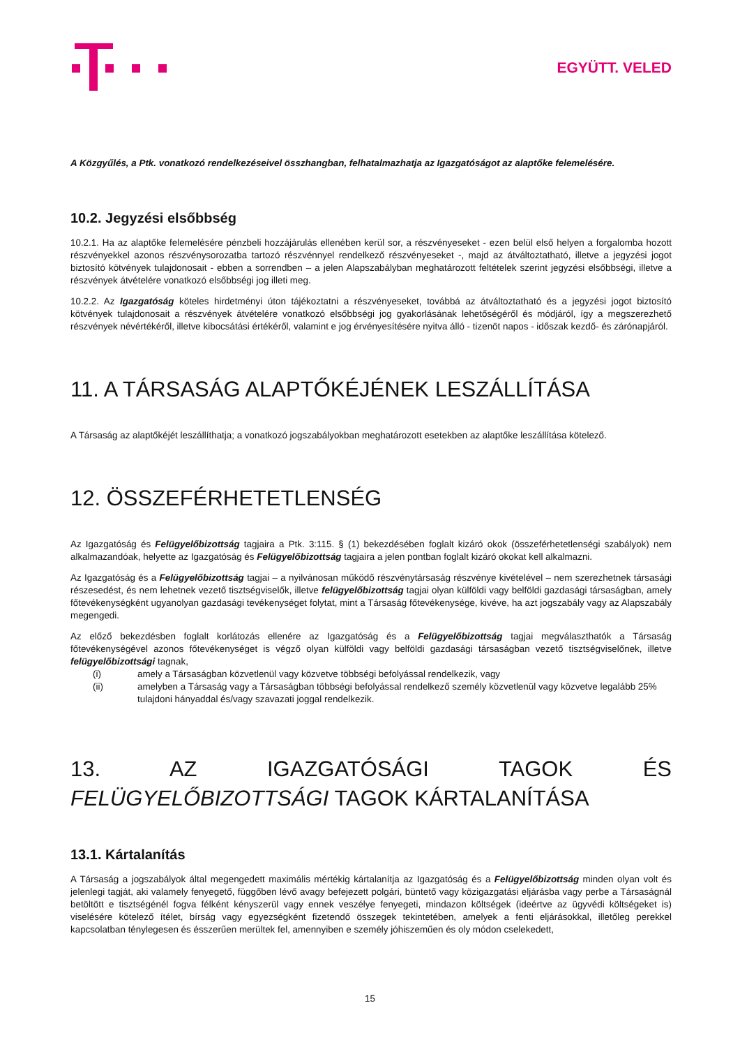EGYÜTT. VELED
A Közgyűlés, a Ptk. vonatkozó rendelkezéseivel összhangban, felhatalmazhatja az Igazgatóságot az alaptőke felemelésére.
10.2. Jegyzési elsőbbség
10.2.1. Ha az alaptőke felemelésére pénzbeli hozzájárulás ellenében kerül sor, a részvényeseket - ezen belül első helyen a forgalomba hozott részvényekkel azonos részvénysorozatba tartozó részvénnyel rendelkező részvényeseket -, majd az átváltoztatható, illetve a jegyzési jogot biztosító kötvények tulajdonosait - ebben a sorrendben – a jelen Alapszabályban meghatározott feltételek szerint jegyzési elsőbbségi, illetve a részvények átvételére vonatkozó elsőbbségi jog illeti meg.
10.2.2. Az Igazgatóság köteles hirdetményi úton tájékoztatni a részvényeseket, továbbá az átváltoztatható és a jegyzési jogot biztosító kötvények tulajdonosait a részvények átvételére vonatkozó elsőbbségi jog gyakorlásának lehetőségéről és módjáról, így a megszerezhető részvények névértékéről, illetve kibocsátási értékéről, valamint e jog érvényesítésére nyitva álló - tizenöt napos - időszak kezdő- és zárónapjáról.
11. A TÁRSASÁG ALAPTŐKÉJÉNEK LESZÁLLÍTÁSA
A Társaság az alaptőkéjét leszállíthatja; a vonatkozó jogszabályokban meghatározott esetekben az alaptőke leszállítása kötelező.
12. ÖSSZEFÉRHETETLENSÉG
Az Igazgatóság és Felügyelőbizottság tagjaira a Ptk. 3:115. § (1) bekezdésében foglalt kizáró okok (összeférhetetlenségi szabályok) nem alkalmazandóak, helyette az Igazgatóság és Felügyelőbizottság tagjaira a jelen pontban foglalt kizáró okokat kell alkalmazni.
Az Igazgatóság és a Felügyelőbizottság tagjai – a nyilvánosan működő részvénytársaság részvénye kivételével – nem szerezhetnek társasági részesedést, és nem lehetnek vezető tisztségviselők, illetve felügyelőbizottság tagjai olyan külföldi vagy belföldi gazdasági társaságban, amely főtevékenységként ugyanolyan gazdasági tevékenységet folytat, mint a Társaság főtevékenysége, kivéve, ha azt jogszabály vagy az Alapszabály megengedi.
Az előző bekezdésben foglalt korlátozás ellenére az Igazgatóság és a Felügyelőbizottság tagjai megválaszthatók a Társaság főtevékenységével azonos főtevékenységet is végző olyan külföldi vagy belföldi gazdasági társaságban vezető tisztségviselőnek, illetve felügyelőbizottsági tagnak,
(i) amely a Társaságban közvetlenül vagy közvetve többségi befolyással rendelkezik, vagy
(ii) amelyben a Társaság vagy a Társaságban többségi befolyással rendelkező személy közvetlenül vagy közvetve legalább 25% tulajdoni hányaddal és/vagy szavazati joggal rendelkezik.
13. AZ IGAZGATÓSÁGI TAGOK ÉS FELÜGYELŐBIZOTTSÁGI TAGOK KÁRTALANÍTÁSA
13.1. Kártalanítás
A Társaság a jogszabályok által megengedett maximális mértékig kártalanítja az Igazgatóság és a Felügyelőbizottság minden olyan volt és jelenlegi tagját, aki valamely fenyegető, függőben lévő avagy befejezett polgári, büntető vagy közigazgatási eljárásba vagy perbe a Társaságnál betöltött e tisztségénél fogva félként kényszerül vagy ennek veszélye fenyegeti, mindazon költségek (ideértve az ügyvédi költségeket is) viselésére kötelező ítélet, bírság vagy egyezségként fizetendő összegek tekintetében, amelyek a fenti eljárásokkal, illetőleg perekkel kapcsolatban ténylegesen és ésszerűen merültek fel, amennyiben e személy jóhiszeműen és oly módon cselekedett,
15